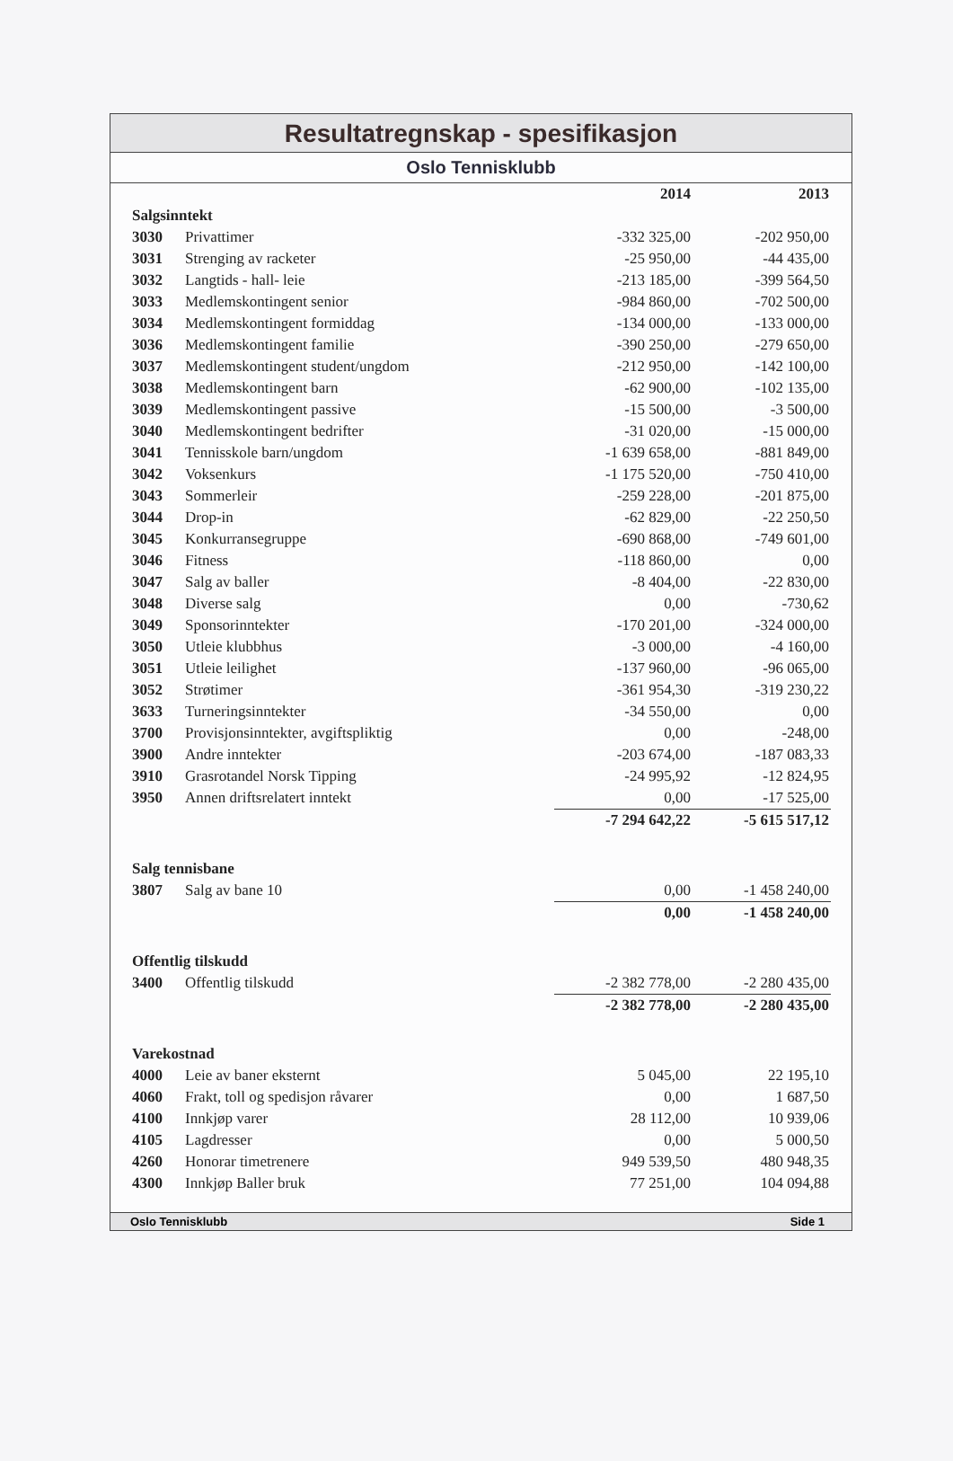Resultatregnskap - spesifikasjon
Oslo Tennisklubb
| | | 2014 | 2013 |
| --- | --- | --- | --- |
| Salgsinntekt | | | |
| 3030 | Privattimer | -332 325,00 | -202 950,00 |
| 3031 | Strenging av racketer | -25 950,00 | -44 435,00 |
| 3032 | Langtids - hall- leie | -213 185,00 | -399 564,50 |
| 3033 | Medlemskontingent senior | -984 860,00 | -702 500,00 |
| 3034 | Medlemskontingent formiddag | -134 000,00 | -133 000,00 |
| 3036 | Medlemskontingent familie | -390 250,00 | -279 650,00 |
| 3037 | Medlemskontingent student/ungdom | -212 950,00 | -142 100,00 |
| 3038 | Medlemskontingent barn | -62 900,00 | -102 135,00 |
| 3039 | Medlemskontingent passive | -15 500,00 | -3 500,00 |
| 3040 | Medlemskontingent bedrifter | -31 020,00 | -15 000,00 |
| 3041 | Tennisskole barn/ungdom | -1 639 658,00 | -881 849,00 |
| 3042 | Voksenkurs | -1 175 520,00 | -750 410,00 |
| 3043 | Sommerleir | -259 228,00 | -201 875,00 |
| 3044 | Drop-in | -62 829,00 | -22 250,50 |
| 3045 | Konkurransegruppe | -690 868,00 | -749 601,00 |
| 3046 | Fitness | -118 860,00 | 0,00 |
| 3047 | Salg av baller | -8 404,00 | -22 830,00 |
| 3048 | Diverse salg | 0,00 | -730,62 |
| 3049 | Sponsorinntekter | -170 201,00 | -324 000,00 |
| 3050 | Utleie klubbhus | -3 000,00 | -4 160,00 |
| 3051 | Utleie leilighet | -137 960,00 | -96 065,00 |
| 3052 | Strøtimer | -361 954,30 | -319 230,22 |
| 3633 | Turneringsinntekter | -34 550,00 | 0,00 |
| 3700 | Provisjonsinntekter, avgiftspliktig | 0,00 | -248,00 |
| 3900 | Andre inntekter | -203 674,00 | -187 083,33 |
| 3910 | Grasrotandel Norsk Tipping | -24 995,92 | -12 824,95 |
| 3950 | Annen driftsrelatert inntekt | 0,00 | -17 525,00 |
| | | -7 294 642,22 | -5 615 517,12 |
| Salg tennisbane | | | |
| 3807 | Salg av bane 10 | 0,00 | -1 458 240,00 |
| | | 0,00 | -1 458 240,00 |
| Offentlig tilskudd | | | |
| 3400 | Offentlig tilskudd | -2 382 778,00 | -2 280 435,00 |
| | | -2 382 778,00 | -2 280 435,00 |
| Varekostnad | | | |
| 4000 | Leie av baner eksternt | 5 045,00 | 22 195,10 |
| 4060 | Frakt, toll og spedisjon råvarer | 0,00 | 1 687,50 |
| 4100 | Innkjøp varer | 28 112,00 | 10 939,06 |
| 4105 | Lagdresser | 0,00 | 5 000,50 |
| 4260 | Honorar timetrenere | 949 539,50 | 480 948,35 |
| 4300 | Innkjøp Baller bruk | 77 251,00 | 104 094,88 |
Oslo Tennisklubb Side 1